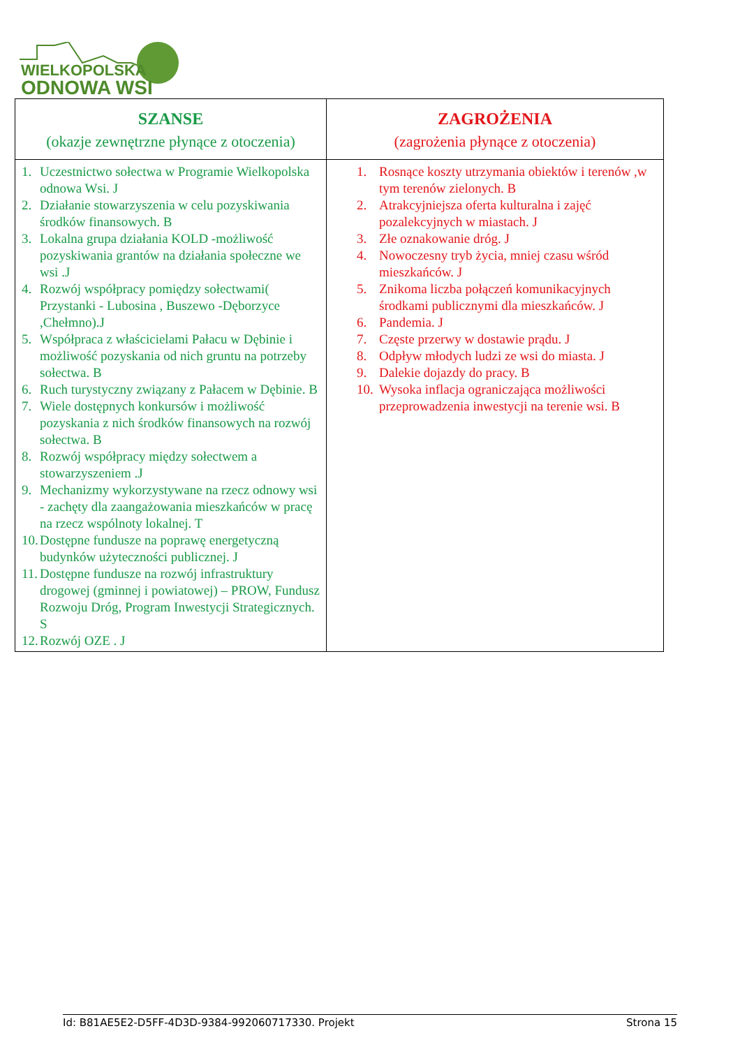WIELKOPOLSKA
ODNOWA WSI
| SZANSE (okazje zewnętrzne płynące z otoczenia) | ZAGROŻENIA (zagrożenia płynące z otoczenia) |
| --- | --- |
| 1. Uczestnictwo sołectwa w Programie Wielkopolska odnowa Wsi. J 2. Działanie stowarzyszenia w celu pozyskiwania środków finansowych. B 3. Lokalna grupa działania KOLD -możliwość pozyskiwania grantów na działania społeczne we wsi .J 4. Rozwój współpracy pomiędzy sołectwami( Przystanki - Lubosina , Buszewo -Dęborzyce ,Chełmno).J 5. Współpraca z właścicielami Pałacu w Dębinie i możliwość pozyskania od nich gruntu na potrzeby sołectwa. B 6. Ruch turystyczny związany z Pałacem w Dębinie. B 7. Wiele dostępnych konkursów i możliwość pozyskania z nich środków finansowych na rozwój sołectwa. B 8. Rozwój współpracy między sołectwem a stowarzyszeniem .J 9. Mechanizmy wykorzystywane na rzecz odnowy wsi - zachęty dla zaangażowania mieszkańców w pracę na rzecz wspólnoty lokalnej. T 10. Dostępne fundusze na poprawę energetyczną budynków użyteczności publicznej. J 11. Dostępne fundusze na rozwój infrastruktury drogowej (gminnej i powiatowej) – PROW, Fundusz Rozwoju Dróg, Program Inwestycji Strategicznych. S 12. Rozwój OZE . J | 1. Rosnące koszty utrzymania obiektów i terenów ,w tym terenów zielonych. B 2. Atrakcyjniejsza oferta kulturalna i zajęć pozalekcyjnych w miastach. J 3. Złe oznakowanie dróg. J 4. Nowoczesny tryb życia, mniej czasu wśród mieszkańców. J 5. Znikoma liczba połączeń komunikacyjnych środkami publicznymi dla mieszkańców. J 6. Pandemia. J 7. Częste przerwy w dostawie prądu. J 8. Odpływ młodych ludzi ze wsi do miasta. J 9. Dalekie dojazdy do pracy. B 10. Wysoka inflacja ograniczająca możliwości przeprowadzenia inwestycji na terenie wsi. B |
Id: B81AE5E2-D5FF-4D3D-9384-992060717330. Projekt Strona 15